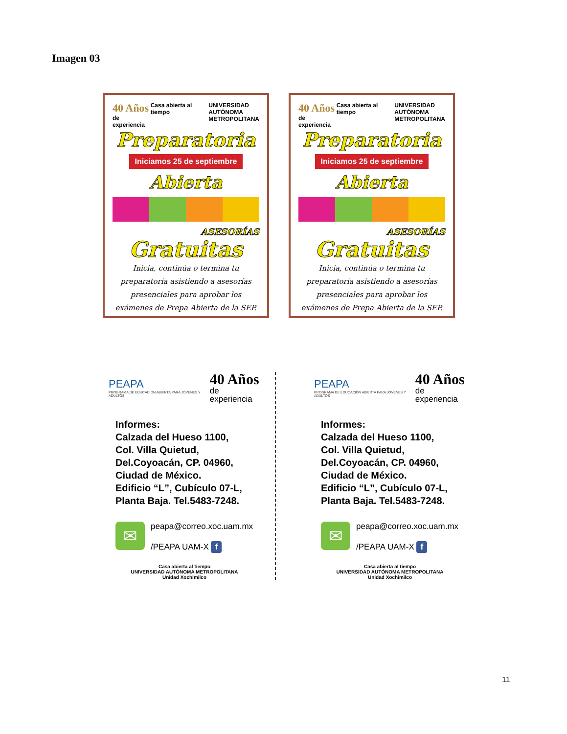Imagen 03
40 Años
de experiencia
Casa abierta al tiempo UNIVERSIDAD
AUTÓNOMA
METROPOLITANA
Preparatoria
Iniciamos 25 de septiembre Abierta
ASESORÍAS
Gratuitas
Inicia, continúa o termina tu preparatoria asistiendo a asesorías presenciales para aprobar los exámenes de Prepa Abierta de la SEP.
40 Años
de experiencia
Casa abierta al tiempo UNIVERSIDAD
AUTÓNOMA
METROPOLITANA
Preparatoria
Iniciamos 25 de septiembre Abierta
ASESORÍAS
Gratuitas
Inicia, continúa o termina tu preparatoria asistiendo a asesorías presenciales para aprobar los exámenes de Prepa Abierta de la SEP.
PEAPA
PROGRAMA DE EDUCACIÓN ABIERTA PARA JÓVENES Y ADULTOS
40 Años
de experiencia
Informes:
Calzada del Hueso 1100,
Col. Villa Quietud,
Del.Coyoacán, CP. 04960,
Ciudad de México.
Edificio “L”, Cubículo 07-L,
Planta Baja. Tel.5483-7248.
✉
peapa@correo.xoc.uam.mx
/PEAPA UAM-X f
Casa abierta al tiempo
UNIVERSIDAD AUTÓNOMA METROPOLITANA
Unidad Xochimilco
PEAPA
PROGRAMA DE EDUCACIÓN ABIERTA PARA JÓVENES Y ADULTOS
40 Años
de experiencia
Informes:
Calzada del Hueso 1100,
Col. Villa Quietud,
Del.Coyoacán, CP. 04960,
Ciudad de México.
Edificio “L”, Cubículo 07-L,
Planta Baja. Tel.5483-7248.
✉
peapa@correo.xoc.uam.mx
/PEAPA UAM-X f
Casa abierta al tiempo
UNIVERSIDAD AUTÓNOMA METROPOLITANA
Unidad Xochimilco
11